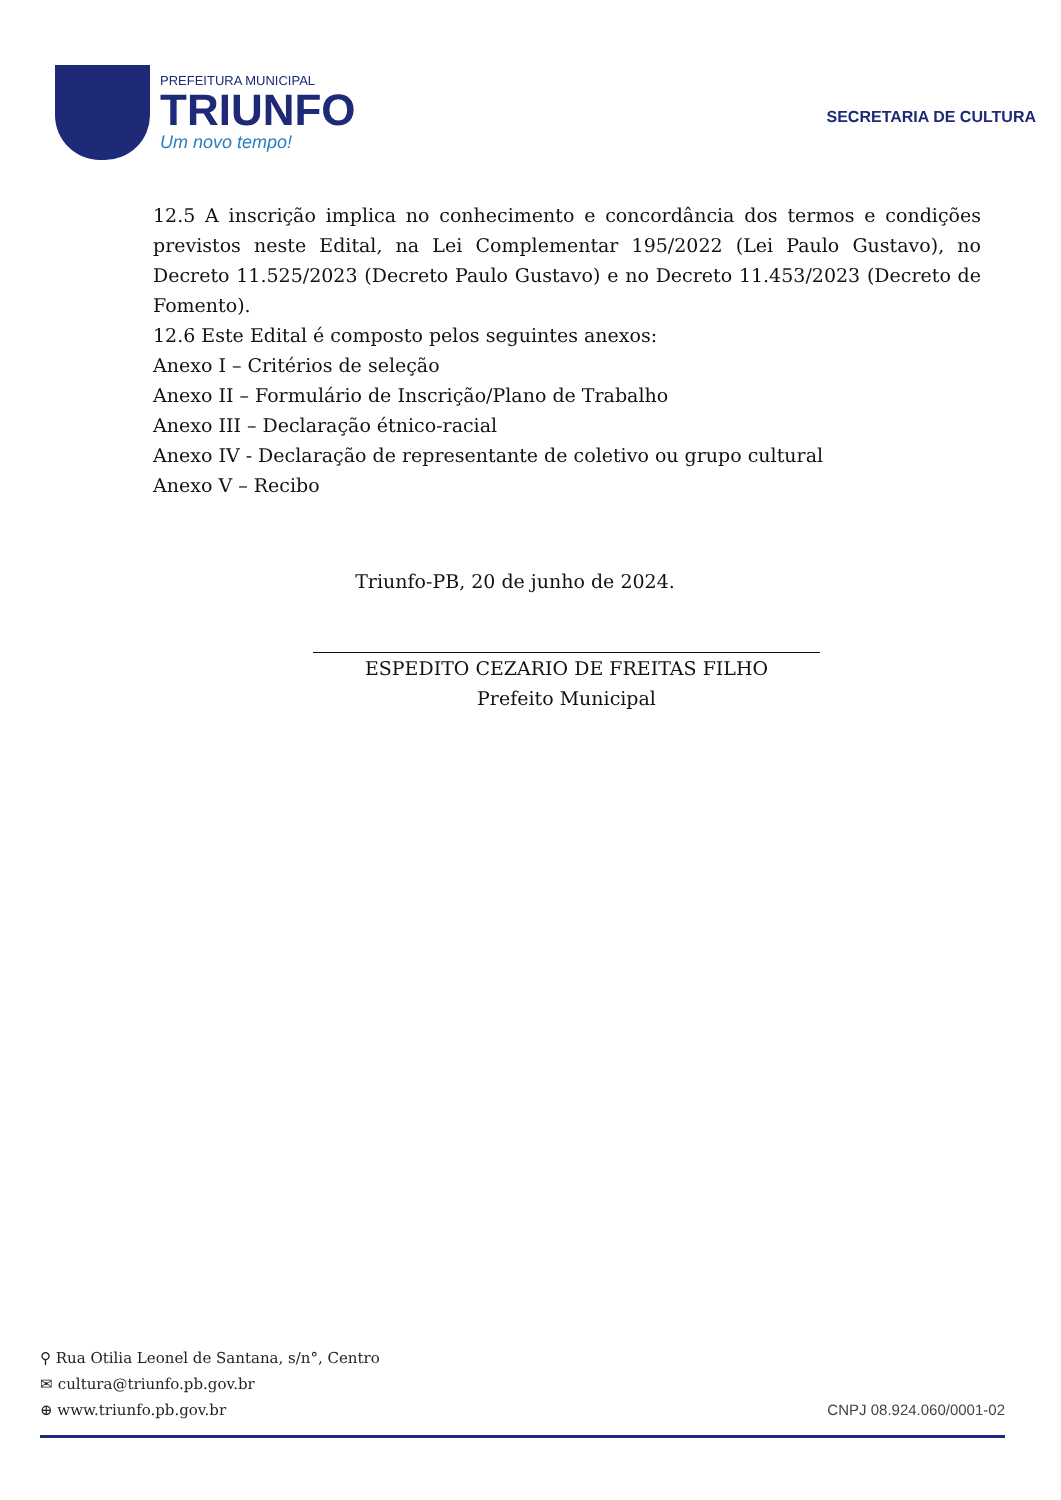PREFEITURA MUNICIPAL
TRIUNFO
Um novo tempo!
SECRETARIA DE CULTURA
12.5 A inscrição implica no conhecimento e concordância dos termos e condições previstos neste Edital, na Lei Complementar 195/2022 (Lei Paulo Gustavo), no Decreto 11.525/2023 (Decreto Paulo Gustavo) e no Decreto 11.453/2023 (Decreto de Fomento).
12.6 Este Edital é composto pelos seguintes anexos:
Anexo I – Critérios de seleção
Anexo II – Formulário de Inscrição/Plano de Trabalho
Anexo III – Declaração étnico-racial
Anexo IV - Declaração de representante de coletivo ou grupo cultural
Anexo V – Recibo
Triunfo-PB, 20 de junho de 2024.
ESPEDITO CEZARIO DE FREITAS FILHO
Prefeito Municipal
⚲ Rua Otilia Leonel de Santana, s/n°, Centro
✉ cultura@triunfo.pb.gov.br
⊕ www.triunfo.pb.gov.br
CNPJ 08.924.060/0001-02